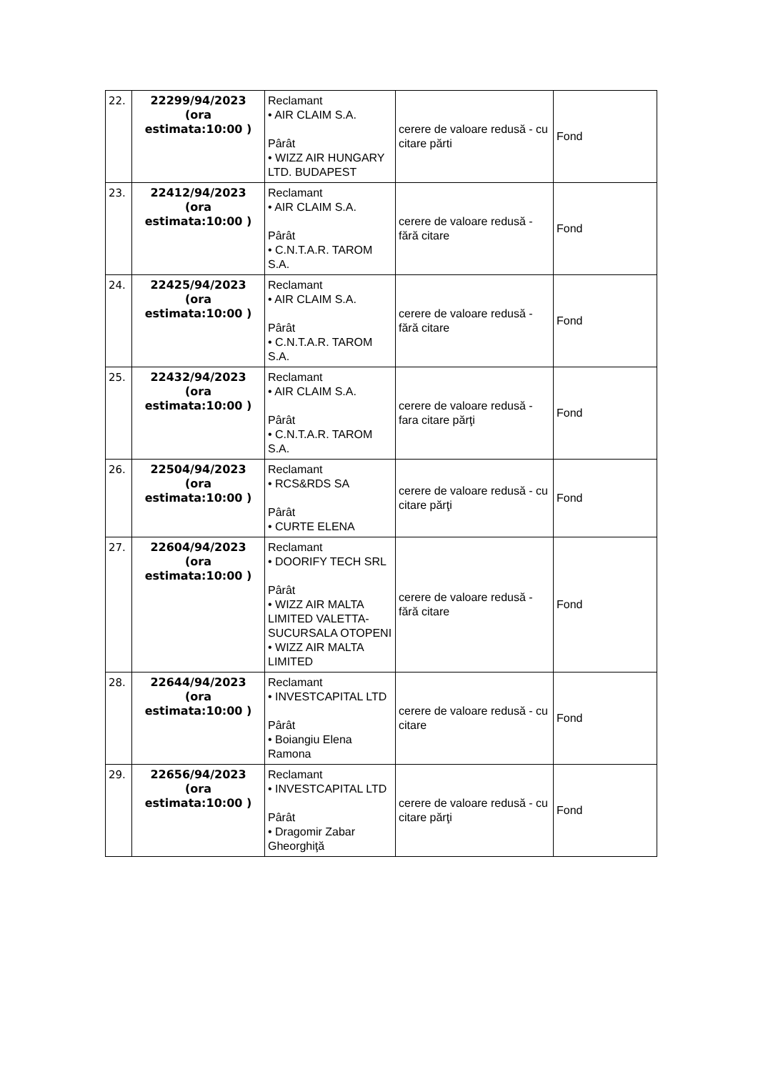| 22. | 22299/94/2023 (ora estimata:10:00 ) | Reclamant • AIR CLAIM S.A. Pârât • WIZZ AIR HUNGARY LTD. BUDAPEST | cerere de valoare redusă - cu citare părti | Fond |
| 23. | 22412/94/2023 (ora estimata:10:00 ) | Reclamant • AIR CLAIM S.A. Pârât • C.N.T.A.R. TAROM S.A. | cerere de valoare redusă - fără citare | Fond |
| 24. | 22425/94/2023 (ora estimata:10:00 ) | Reclamant • AIR CLAIM S.A. Pârât • C.N.T.A.R. TAROM S.A. | cerere de valoare redusă - fără citare | Fond |
| 25. | 22432/94/2023 (ora estimata:10:00 ) | Reclamant • AIR CLAIM S.A. Pârât • C.N.T.A.R. TAROM S.A. | cerere de valoare redusă - fara citare părţi | Fond |
| 26. | 22504/94/2023 (ora estimata:10:00 ) | Reclamant • RCS&RDS SA Pârât • CURTE ELENA | cerere de valoare redusă - cu citare părţi | Fond |
| 27. | 22604/94/2023 (ora estimata:10:00 ) | Reclamant • DOORIFY TECH SRL Pârât • WIZZ AIR MALTA LIMITED VALETTA-SUCURSALA OTOPENI • WIZZ AIR MALTA LIMITED | cerere de valoare redusă - fără citare | Fond |
| 28. | 22644/94/2023 (ora estimata:10:00 ) | Reclamant • INVESTCAPITAL LTD Pârât • Boiangiu Elena Ramona | cerere de valoare redusă - cu citare | Fond |
| 29. | 22656/94/2023 (ora estimata:10:00 ) | Reclamant • INVESTCAPITAL LTD Pârât • Dragomir Zabar Gheorghiţă | cerere de valoare redusă - cu citare părţi | Fond |